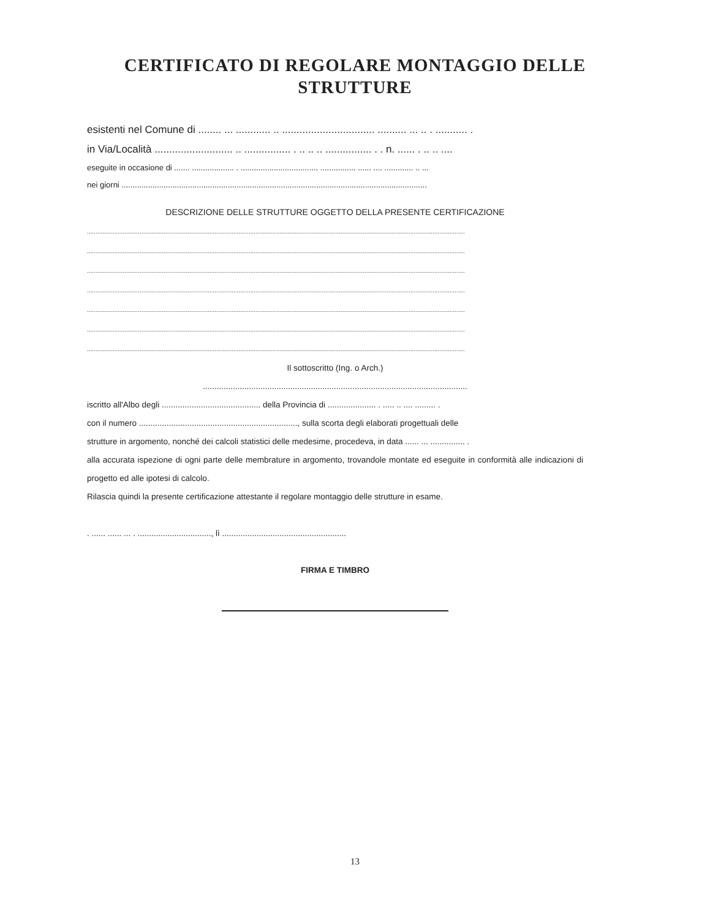CERTIFICATO DI REGOLARE MONTAGGIO DELLE
STRUTTURE
esistenti nel Comune di ........ ... ............ .. ................................ .......... ... .. . ........... .
in Via/Località ........................... .. ................ . .. .. .. ................ . . n. ...... . .. .. ....
eseguite in occasione di ....... ................... . ................................... ................ ...... .... ............. .. ...
nei giorni ..........................................................................................................................................
DESCRIZIONE DELLE STRUTTURE OGGETTO DELLA PRESENTE CERTIFICAZIONE
..............................................................................................................................................................................................................................
..............................................................................................................................................................................................................................
..............................................................................................................................................................................................................................
..............................................................................................................................................................................................................................
..............................................................................................................................................................................................................................
..............................................................................................................................................................................................................................
..............................................................................................................................................................................................................................
Il sottoscritto (Ing. o Arch.)
...................................................................................................................
iscritto all'Albo degli ........................................... della Provincia di ..................... . ..... .. .... ......... .
con il numero ....................................................................., sulla scorta degli elaborati progettuali delle
strutture in argomento, nonché dei calcoli statistici delle medesime, procedeva, in data ...... ... ............... .
alla accurata ispezione di ogni parte delle membrature in argomento, trovandole montate ed eseguite in conformità alle indicazioni di progetto ed alle ipotesi di calcolo.
Rilascia quindi la presente certificazione attestante il regolare montaggio delle strutture in esame.
. ...... ...... ... . ................................, lì ......................................................
FIRMA E TIMBRO
13